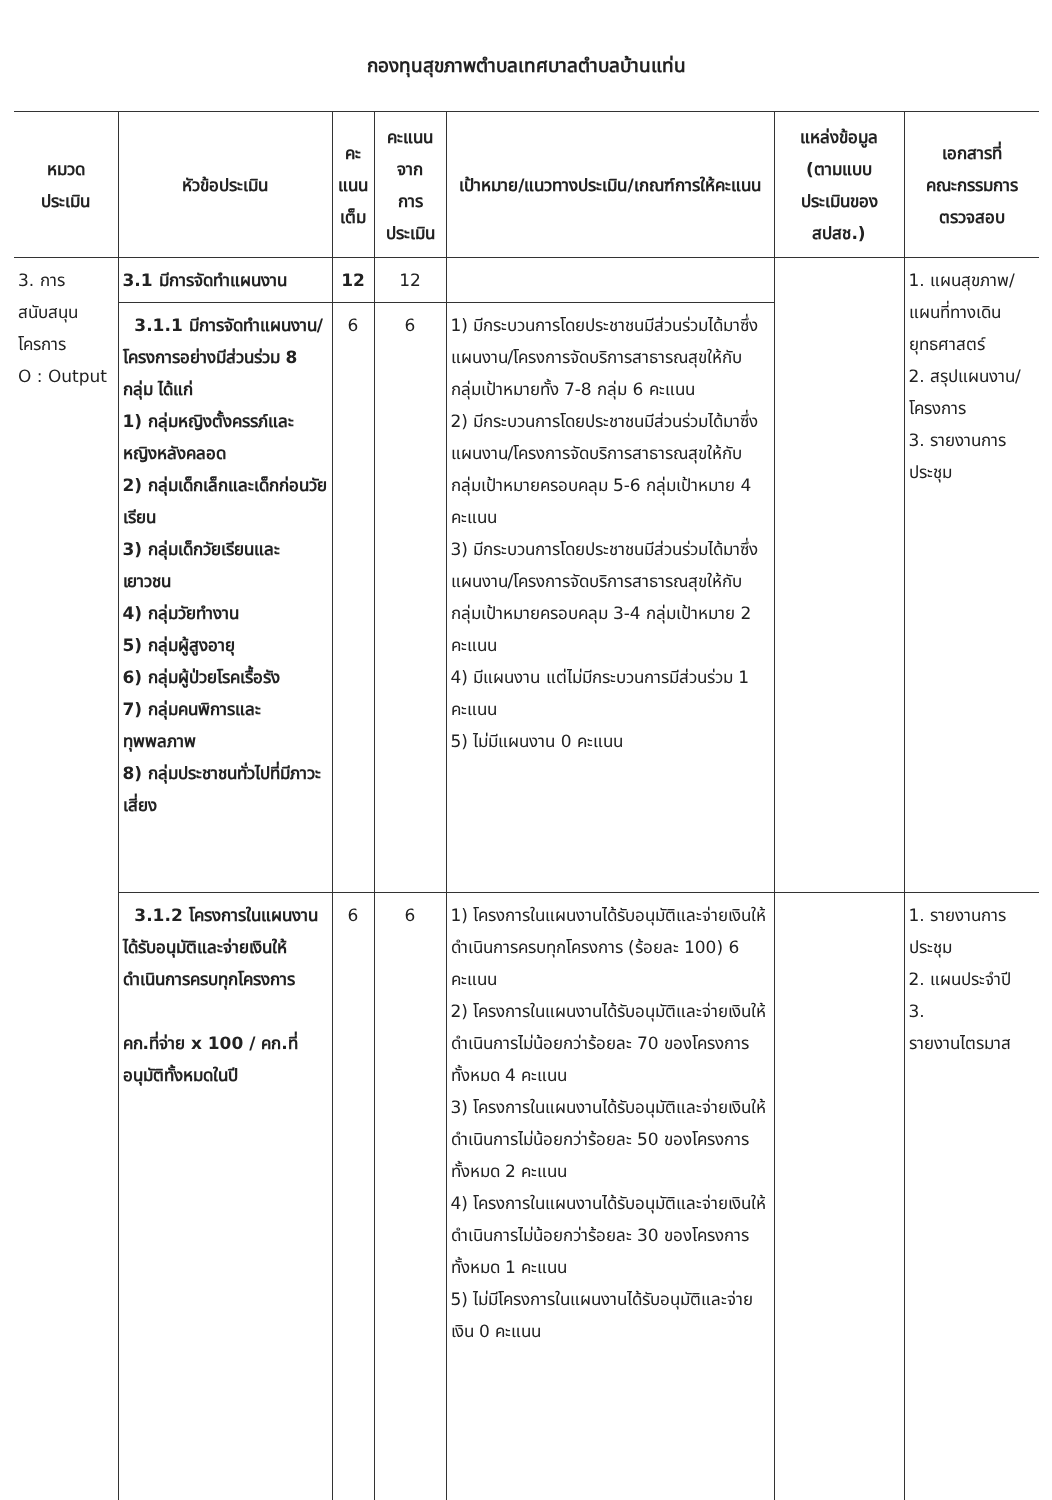กองทุนสุขภาพตำบลเทศบาลตำบลบ้านแท่น
| หมวด ประเมิน | หัวข้อประเมิน | คะ แนน เต็ม | คะแนน จาก การ ประเมิน | เป้าหมาย/แนวทางประเมิน/เกณฑ์การให้คะแนน | แหล่งข้อมูล (ตามแบบ ประเมินของ สปสช.) | เอกสารที่ คณะกรรมการ ตรวจสอบ |
| --- | --- | --- | --- | --- | --- | --- |
| 3. การ สนับสนุน โครการ O : Output | 3.1 มีการจัดทำแผนงาน | 12 | 12 | | | 1. แผนสุขภาพ/ แผนที่ทางเดิน ยุทธศาสตร์ 2. สรุปแผนงาน/ โครงการ 3. รายงานการ ประชุม |
| | 3.1.1 มีการจัดทำแผนงาน/โครงการอย่างมีส่วนร่วม 8 กลุ่ม ได้แก่ 1) กลุ่มหญิงตั้งครรภ์และหญิงหลังคลอด 2) กลุ่มเด็กเล็กและเด็กก่อนวัยเรียน 3) กลุ่มเด็กวัยเรียนและเยาวชน 4) กลุ่มวัยทำงาน 5) กลุ่มผู้สูงอายุ 6) กลุ่มผู้ป่วยโรคเรื้อรัง 7) กลุ่มคนพิการและทุพพลภาพ 8) กลุ่มประชาชนทั่วไปที่มีภาวะเสี่ยง | 6 | 6 | 1) มีกระบวนการโดยประชาชนมีส่วนร่วมได้มาซึ่งแผนงาน/โครงการจัดบริการสาธารณสุขให้กับกลุ่มเป้าหมายทั้ง 7-8 กลุ่ม 6 คะแนน 2) มีกระบวนการโดยประชาชนมีส่วนร่วมได้มาซึ่งแผนงาน/โครงการจัดบริการสาธารณสุขให้กับกลุ่มเป้าหมายครอบคลุม 5-6 กลุ่มเป้าหมาย 4 คะแนน 3) มีกระบวนการโดยประชาชนมีส่วนร่วมได้มาซึ่งแผนงาน/โครงการจัดบริการสาธารณสุขให้กับกลุ่มเป้าหมายครอบคลุม 3-4 กลุ่มเป้าหมาย 2 คะแนน 4) มีแผนงาน แต่ไม่มีกระบวนการมีส่วนร่วม 1 คะแนน 5) ไม่มีแผนงาน 0 คะแนน | | |
| | 3.1.2 โครงการในแผนงานได้รับอนุมัติและจ่ายเงินให้ดำเนินการครบทุกโครงการ คก.ที่จ่าย x 100 / คก.ที่อนุมัติทั้งหมดในปี | 6 | 6 | 1) โครงการในแผนงานได้รับอนุมัติและจ่ายเงินให้ดำเนินการครบทุกโครงการ (ร้อยละ 100) 6 คะแนน 2) โครงการในแผนงานได้รับอนุมัติและจ่ายเงินให้ดำเนินการไม่น้อยกว่าร้อยละ 70 ของโครงการทั้งหมด 4 คะแนน 3) โครงการในแผนงานได้รับอนุมัติและจ่ายเงินให้ดำเนินการไม่น้อยกว่าร้อยละ 50 ของโครงการทั้งหมด 2 คะแนน 4) โครงการในแผนงานได้รับอนุมัติและจ่ายเงินให้ดำเนินการไม่น้อยกว่าร้อยละ 30 ของโครงการทั้งหมด 1 คะแนน 5) ไม่มีโครงการในแผนงานได้รับอนุมัติและจ่ายเงิน 0 คะแนน | | 1. รายงานการ ประชุม 2. แผนประจำปี 3. รายงานไตรมาส |